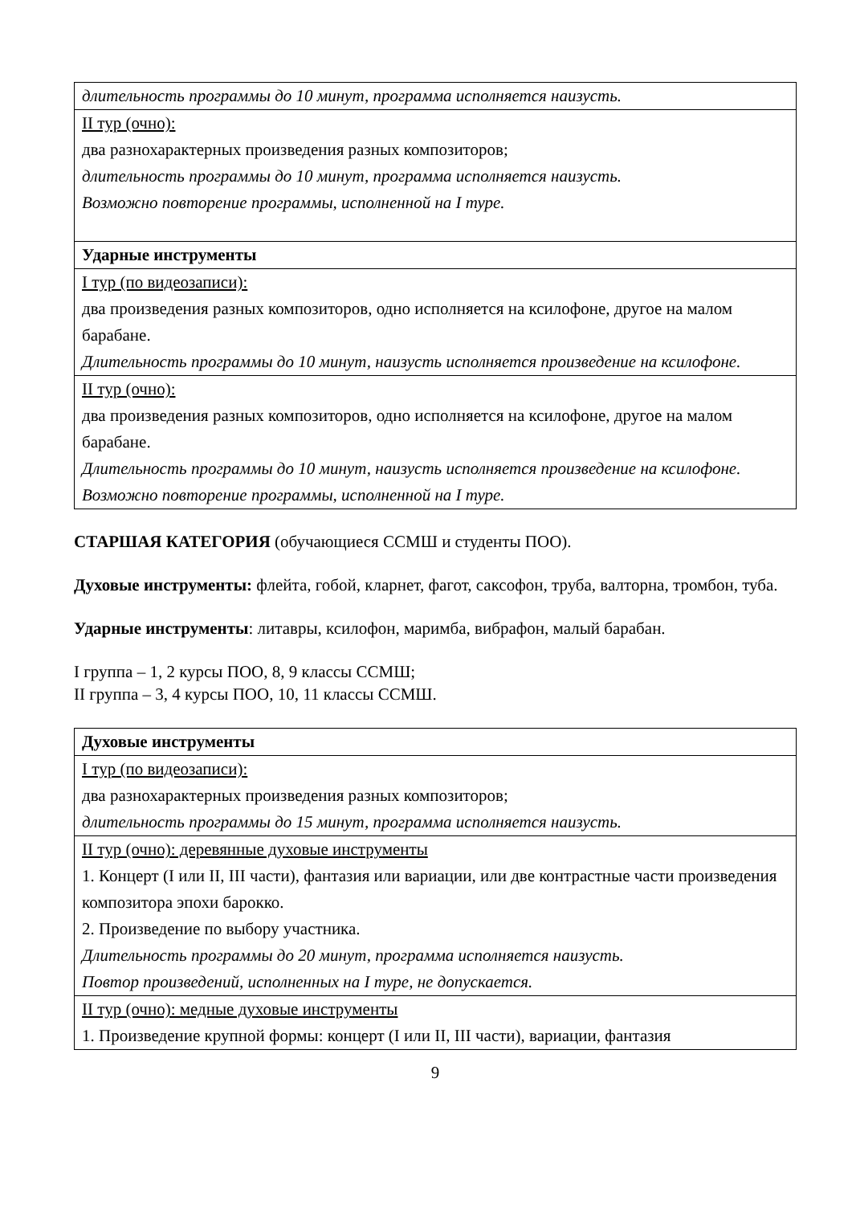| длительность программы до 10 минут, программа исполняется наизусть. |
| II тур (очно): два разнохарактерных произведения разных композиторов; длительность программы до 10 минут, программа исполняется наизусть. Возможно повторение программы, исполненной на I туре. |
| Ударные инструменты |
| I тур (по видеозаписи): два произведения разных композиторов, одно исполняется на ксилофоне, другое на малом барабане. Длительность программы до 10 минут, наизусть исполняется произведение на ксилофоне. |
| II тур (очно): два произведения разных композиторов, одно исполняется на ксилофоне, другое на малом барабане. Длительность программы до 10 минут, наизусть исполняется произведение на ксилофоне. Возможно повторение программы, исполненной на I туре. |
СТАРШАЯ КАТЕГОРИЯ (обучающиеся ССМШ и студенты ПОО).
Духовые инструменты: флейта, гобой, кларнет, фагот, саксофон, труба, валторна, тромбон, туба.
Ударные инструменты: литавры, ксилофон, маримба, вибрафон, малый барабан.
I группа – 1, 2 курсы ПОО, 8, 9 классы ССМШ;
II группа – 3, 4 курсы ПОО, 10, 11 классы ССМШ.
| Духовые инструменты |
| I тур (по видеозаписи): два разнохарактерных произведения разных композиторов; длительность программы до 15 минут, программа исполняется наизусть. |
| II тур (очно): деревянные духовые инструменты 1. Концерт (I или II, III части), фантазия или вариации, или две контрастные части произведения композитора эпохи барокко. 2. Произведение по выбору участника. Длительность программы до 20 минут, программа исполняется наизусть. Повтор произведений, исполненных на I туре, не допускается. |
| II тур (очно): медные духовые инструменты 1. Произведение крупной формы: концерт (I или II, III части), вариации, фантазия |
9